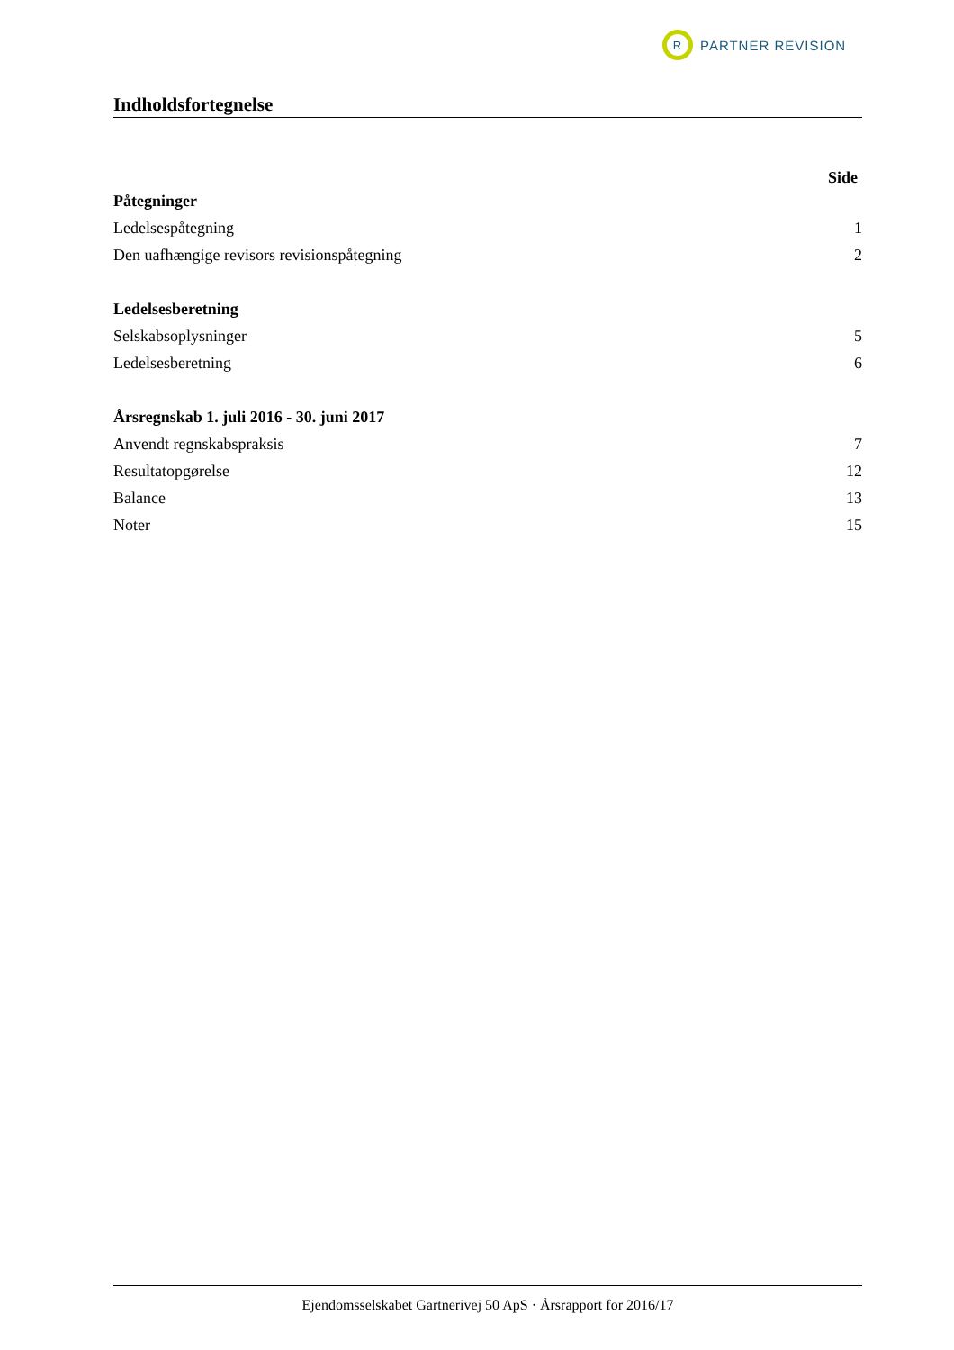R
PARTNER REVISION
Indholdsfortegnelse
Side
Påtegninger
Ledelsespåtegning 1
Den uafhængige revisors revisionspåtegning 2
Ledelsesberetning
Selskabsoplysninger 5
Ledelsesberetning 6
Årsregnskab 1. juli 2016 - 30. juni 2017
Anvendt regnskabspraksis 7
Resultatopgørelse 12
Balance 13
Noter 15
Ejendomsselskabet Gartnerivej 50 ApS · Årsrapport for 2016/17